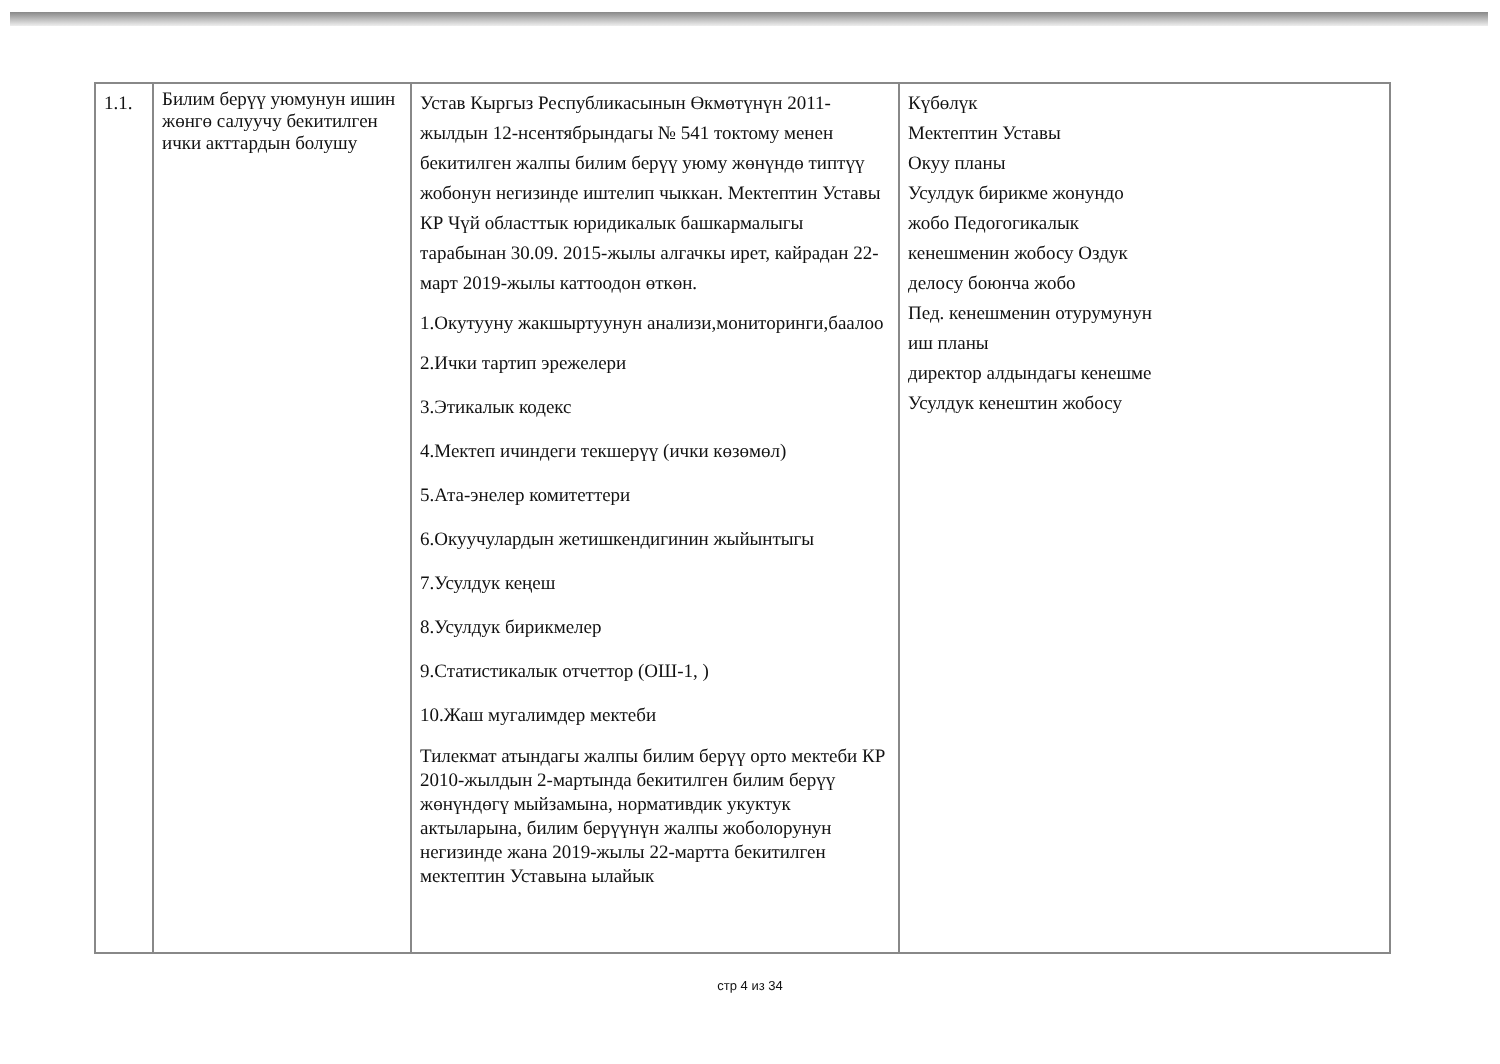| 1.1. | Билим берүү уюмунун ишин жөнгө салуучу бекитилген ички акттардын болушу | Устав Кыргыз Республикасынын Өкмөтүнүн 2011-жылдын 12-нсентябрындагы № 541 токтому менен бекитилген жалпы билим берүү уюму жөнүндө типтүү жобонун негизинде иштелип чыккан. Мектептин Уставы КР Чүй областтык юридикалык башкармалыгы тарабынан 30.09. 2015-жылы алгачкы ирет, кайрадан 22-март 2019-жылы каттоодон өткөн. 1.Окутууну жакшыртуунун анализи,мониторинги,баалоо 2.Ички тартип эрежелери 3.Этикалык кодекс 4.Мектеп ичиндеги текшерүү (ички көзөмөл) 5.Ата-энелер комитеттери 6.Окуучулардын жетишкендигинин жыйынтыгы 7.Усулдук кеңеш 8.Усулдук бирикмелер 9.Статистикалык отчеттор (ОШ-1, ) 10.Жаш мугалимдер мектеби Тилекмат атындагы жалпы билим берүү орто мектеби КР 2010-жылдын 2-мартында бекитилген билим берүү жөнүндөгү мыйзамына, нормативдик укуктук актыларына, билим берүүнүн жалпы жоболорунун негизинде жана 2019-жылы 22-мартта бекитилген мектептин Уставына ылайык | Күбөлүк Мектептин Уставы Окуу планы Усулдук бирикме жонундо жобо Педогогикалык кенешменин жобосу Оздук делосу боюнча жобо Пед. кенешменин отурумунун иш планы директор алдындагы кенешме Усулдук кенештин жобосу |
стр 4 из 34